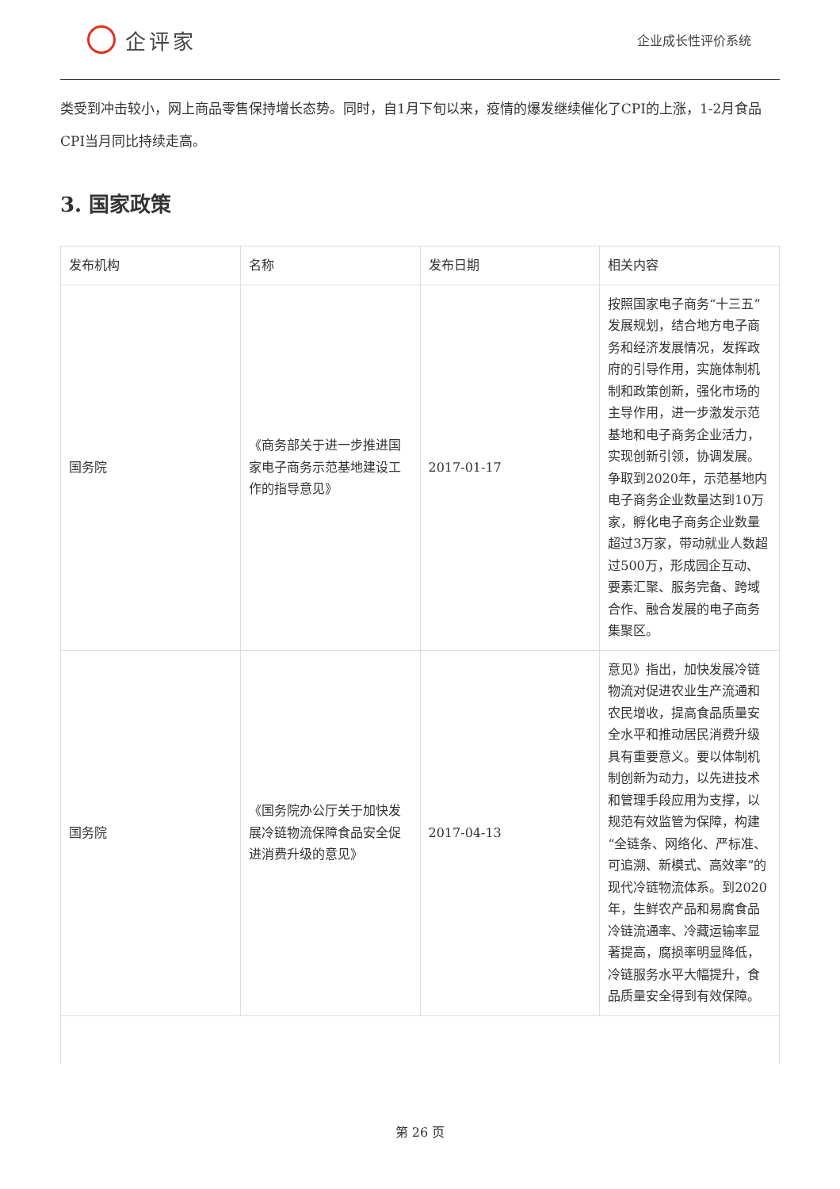企评家
企业成长性评价系统
类受到冲击较小，网上商品零售保持增长态势。同时，自1月下旬以来，疫情的爆发继续催化了CPI的上涨，1-2月食品CPI当月同比持续走高。
3. 国家政策
| 发布机构 | 名称 | 发布日期 | 相关内容 |
| --- | --- | --- | --- |
| 国务院 | 《商务部关于进一步推进国家电子商务示范基地建设工作的指导意见》 | 2017-01-17 | 按照国家电子商务“十三五”发展规划，结合地方电子商务和经济发展情况，发挥政府的引导作用，实施体制机制和政策创新，强化市场的主导作用，进一步激发示范基地和电子商务企业活力，实现创新引领，协调发展。争取到2020年，示范基地内电子商务企业数量达到10万家，孵化电子商务企业数量超过3万家，带动就业人数超过500万，形成园企互动、要素汇聚、服务完备、跨域合作、融合发展的电子商务集聚区。 |
| 国务院 | 《国务院办公厅关于加快发展冷链物流保障食品安全促进消费升级的意见》 | 2017-04-13 | 意见》指出，加快发展冷链物流对促进农业生产流通和农民增收，提高食品质量安全水平和推动居民消费升级具有重要意义。要以体制机制创新为动力，以先进技术和管理手段应用为支撑，以规范有效监管为保障，构建“全链条、网络化、严标准、可追溯、新模式、高效率”的现代冷链物流体系。到2020年，生鲜农产品和易腐食品冷链流通率、冷藏运输率显著提高，腐损率明显降低，冷链服务水平大幅提升，食品质量安全得到有效保障。 |
第 26 页